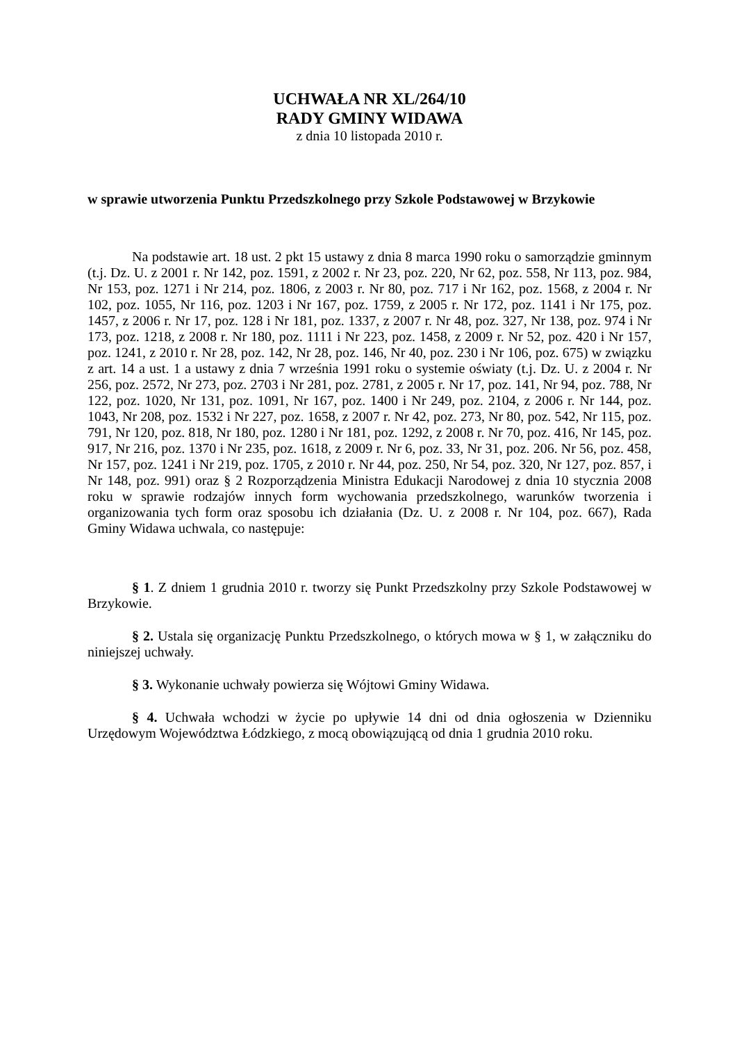UCHWAŁA NR XL/264/10
RADY GMINY WIDAWA
z dnia 10 listopada 2010 r.
w sprawie utworzenia Punktu Przedszkolnego przy Szkole Podstawowej w Brzykowie
Na podstawie art. 18 ust. 2 pkt 15 ustawy z dnia 8 marca 1990 roku o samorządzie gminnym (t.j. Dz. U. z 2001 r. Nr 142, poz. 1591, z 2002 r. Nr 23, poz. 220, Nr 62, poz. 558, Nr 113, poz. 984, Nr 153, poz. 1271 i Nr 214, poz. 1806, z 2003 r. Nr 80, poz. 717 i Nr 162, poz. 1568, z 2004 r. Nr 102, poz. 1055, Nr 116, poz. 1203 i Nr 167, poz. 1759, z 2005 r. Nr 172, poz. 1141 i Nr 175, poz. 1457, z 2006 r. Nr 17, poz. 128 i Nr 181, poz. 1337, z 2007 r. Nr 48, poz. 327, Nr 138, poz. 974 i Nr 173, poz. 1218, z 2008 r. Nr 180, poz. 1111 i Nr 223, poz. 1458, z 2009 r. Nr 52, poz. 420 i Nr 157, poz. 1241, z 2010 r. Nr 28, poz. 142, Nr 28, poz. 146, Nr 40, poz. 230 i Nr 106, poz. 675) w związku z art. 14 a ust. 1 a ustawy z dnia 7 września 1991 roku o systemie oświaty (t.j. Dz. U. z 2004 r. Nr 256, poz. 2572, Nr 273, poz. 2703 i Nr 281, poz. 2781, z 2005 r. Nr 17, poz. 141, Nr 94, poz. 788, Nr 122, poz. 1020, Nr 131, poz. 1091, Nr 167, poz. 1400 i Nr 249, poz. 2104, z 2006 r. Nr 144, poz. 1043, Nr 208, poz. 1532 i Nr 227, poz. 1658, z 2007 r. Nr 42, poz. 273, Nr 80, poz. 542, Nr 115, poz. 791, Nr 120, poz. 818, Nr 180, poz. 1280 i Nr 181, poz. 1292, z 2008 r. Nr 70, poz. 416, Nr 145, poz. 917, Nr 216, poz. 1370 i Nr 235, poz. 1618, z 2009 r. Nr 6, poz. 33, Nr 31, poz. 206. Nr 56, poz. 458, Nr 157, poz. 1241 i Nr 219, poz. 1705, z 2010 r. Nr 44, poz. 250, Nr 54, poz. 320, Nr 127, poz. 857, i Nr 148, poz. 991) oraz § 2 Rozporządzenia Ministra Edukacji Narodowej z dnia 10 stycznia 2008 roku w sprawie rodzajów innych form wychowania przedszkolnego, warunków tworzenia i organizowania tych form oraz sposobu ich działania (Dz. U. z 2008 r. Nr 104, poz. 667), Rada Gminy Widawa uchwala, co następuje:
§ 1. Z dniem 1 grudnia 2010 r. tworzy się Punkt Przedszkolny przy Szkole Podstawowej w Brzykowie.
§ 2. Ustala się organizację Punktu Przedszkolnego, o których mowa w § 1, w załączniku do niniejszej uchwały.
§ 3. Wykonanie uchwały powierza się Wójtowi Gminy Widawa.
§ 4. Uchwała wchodzi w życie po upływie 14 dni od dnia ogłoszenia w Dzienniku Urzędowym Województwa Łódzkiego, z mocą obowiązującą od dnia 1 grudnia 2010 roku.